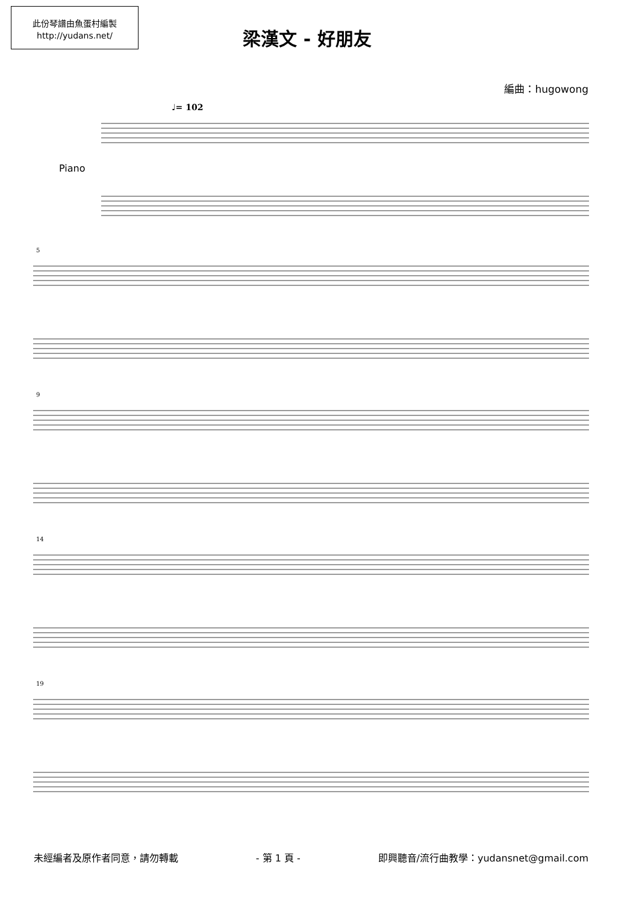此份琴譜由魚蛋村編製
http://yudans.net/
梁漢文 - 好朋友
編曲：hugowong
♩= 102
Piano
5
9
14
19
未經編者及原作者同意，請勿轉載 - 第 1 頁 - 即興聽音/流行曲教學：yudansnet@gmail.com